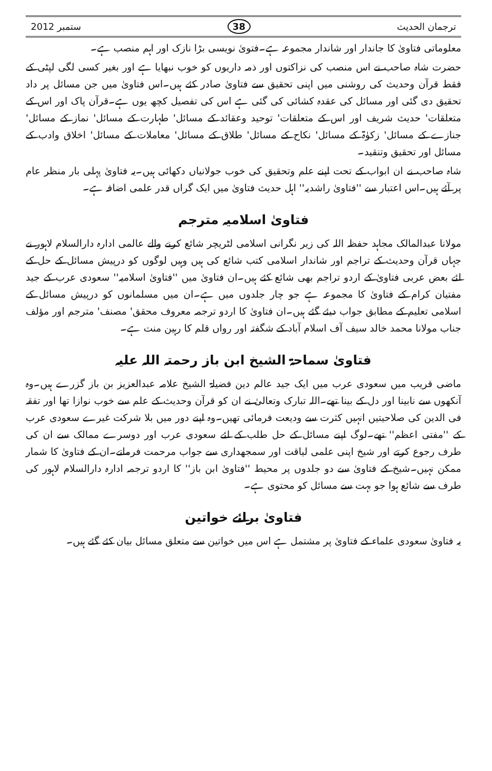ستمبر 2012 38 ترجمان الحدیث
معلوماتی فتاویٰ کا جاندار اور شاندار مجموعہ ہے۔فتویٰ نویسی بڑا نازک اور اہم منصب ہے۔
حضرت شاہ صاحب نے اس منصب کی نزاکتوں اور ذمہ داریوں کو خوب نبھایا ہے اور بغیر کسی لگی لپٹی کے فقط قرآن وحدیث کی روشنی میں اپنی تحقیق سے فتاویٰ صادر کئے ہیں۔اس فتاویٰ میں جن مسائل پر داد تحقیق دی گئی اور مسائل کی عقدہ کشائی کی گئی ہے اس کی تفصیل کچھ یوں ہے۔قرآن پاک اور اس کے متعلقات' حدیث شریف اور اس کے متعلقات' توحید وعقائد کے مسائل' طہارت کے مسائل' نماز کے مسائل' جنازے کے مسائل' زکوٰۃ کے مسائل' نکاح کے مسائل' طلاق کے مسائل' معاملات کے مسائل' اخلاق وادب کے مسائل اور تحقیق وتنقید۔
شاہ صاحب نے ان ابواب کے تحت اپنے علم وتحقیق کی خوب جولانیاں دکھائی ہیں۔یہ فتاویٰ پہلی بار منظر عام پر آئے ہیں۔اس اعتبار سے ''فتاویٰ راشدیہ'' اہل حدیث فتاویٰ میں ایک گراں قدر علمی اضافہ ہے۔
فتاویٰ اسلامیہ مترجم
مولانا عبدالمالک مجاہد حفظہ اللہ کی زیر نگرانی اسلامی لٹریچر شائع کرنے والے عالمی ادارہ دارالسلام لاہور نے جہاں قرآن وحدیث کے تراجم اور شاندار اسلامی کتب شائع کی ہیں وہیں لوگوں کو درپیش مسائل کے حل کے لئے بعض عربی فتاویٰ کے اردو تراجم بھی شائع کئے ہیں۔ان فتاویٰ میں ''فتاویٰ اسلامیہ'' سعودی عرب کے جید مفتیان کرام کے فتاویٰ کا مجموعہ ہے جو چار جلدوں میں ہے۔ان میں مسلمانوں کو درپیش مسائل کے اسلامی تعلیم کے مطابق جواب دیئے گئے ہیں۔ان فتاویٰ کا اردو ترجمہ معروف محقق' مصنف' مترجم اور مؤلف جناب مولانا محمد خالد سیف آف اسلام آباد کے شگفتہ اور رواں قلم کا رہین منت ہے۔
فتاویٰ سماحۃ الشیخ ابن باز رحمتہ اللہ علیہ
ماضی قریب میں سعودی عرب میں ایک جید عالم دین فضیلۃ الشیخ علامہ عبدالعزیز بن باز گزرے ہیں۔وہ آنکھوں سے نابینا اور دل کے بینا تھے۔اللہ تبارک وتعالیٰ نے ان کو قرآن وحدیث کے علم سے خوب نوازا تھا اور تفقہ فی الدین کی صلاحیتیں انہیں کثرت سے ودیعت فرمائی تھیں۔وہ اپنے دور میں بلا شرکت غیرے سعودی عرب کے ''مفتی اعظم'' تھے۔لوگ اپنے مسائل کے حل طلب کے لئے سعودی عرب اور دوسرے ممالک سے ان کی طرف رجوع کرتے اور شیخ اپنی علمی لیاقت اور سمجھداری سے جواب مرحمت فرماتے۔ان کے فتاویٰ کا شمار ممکن نہیں۔شیخ کے فتاویٰ سے دو جلدوں پر محیط ''فتاویٰ ابن باز'' کا اردو ترجمہ ادارہ دارالسلام لاہور کی طرف سے شائع ہوا جو بہت سے مسائل کو محتوی ہے۔
فتاویٰ برائے خواتین
یہ فتاویٰ سعودی علماء کے فتاویٰ پر مشتمل ہے اس میں خواتین سے متعلق مسائل بیان کئے گئے ہیں۔